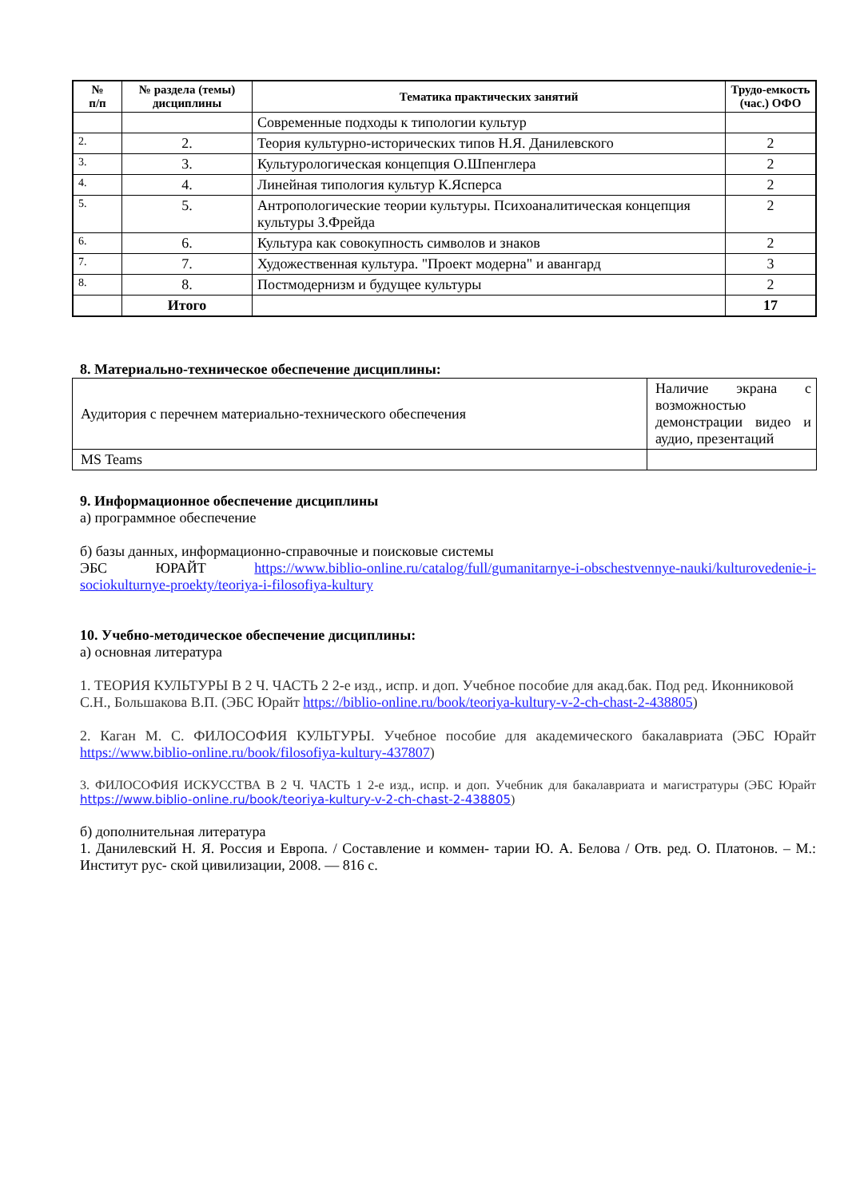| № п/п | № раздела (темы) дисциплины | Тематика практических занятий | Трудо-емкость (час.) ОФО |
| --- | --- | --- | --- |
| | | Современные подходы к типологии культур | |
| 2. | 2. | Теория культурно-исторических типов Н.Я. Данилевского | 2 |
| 3. | 3. | Культурологическая концепция О.Шпенглера | 2 |
| 4. | 4. | Линейная типология культур К.Ясперса | 2 |
| 5. | 5. | Антропологические теории культуры. Психоаналитическая концепция культуры З.Фрейда | 2 |
| 6. | 6. | Культура как совокупность символов и знаков | 2 |
| 7. | 7. | Художественная культура. "Проект модерна" и авангард | 3 |
| 8. | 8. | Постмодернизм и будущее культуры | 2 |
| | Итого | | 17 |
8. Материально-техническое обеспечение дисциплины:
| Аудитория с перечнем материально-технического обеспечения | Наличие экрана с возможностью демонстрации видео и аудио, презентаций |
| MS Teams | |
9. Информационное обеспечение дисциплины
а) программное обеспечение
б) базы данных, информационно-справочные и поисковые системы
ЭБС ЮРАЙТ https://www.biblio-online.ru/catalog/full/gumanitarnye-i-obschestvennye-nauki/kulturovedenie-i-sociokulturnye-proekty/teoriya-i-filosofiya-kultury
10. Учебно-методическое обеспечение дисциплины:
а) основная литература
1. ТЕОРИЯ КУЛЬТУРЫ В 2 Ч. ЧАСТЬ 2 2-е изд., испр. и доп. Учебное пособие для акад.бак. Под ред. Иконниковой С.Н., Большакова В.П. (ЭБС Юрайт https://biblio-online.ru/book/teoriya-kultury-v-2-ch-chast-2-438805)
2. Каган М. С. ФИЛОСОФИЯ КУЛЬТУРЫ. Учебное пособие для академического бакалавриата (ЭБС Юрайт https://www.biblio-online.ru/book/filosofiya-kultury-437807)
3. ФИЛОСОФИЯ ИСКУССТВА В 2 Ч. ЧАСТЬ 1 2-е изд., испр. и доп. Учебник для бакалавриата и магистратуры (ЭБС Юрайт https://www.biblio-online.ru/book/teoriya-kultury-v-2-ch-chast-2-438805)
б) дополнительная литература
1. Данилевский Н. Я. Россия и Европа. / Составление и коммен- тарии Ю. А. Белова / Отв. ред. О. Платонов. – М.: Институт рус- ской цивилизации, 2008. — 816 с.